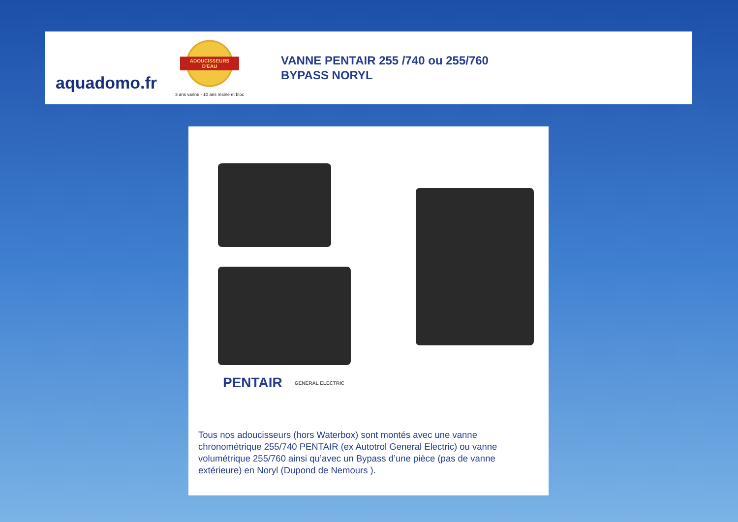aquadomo.fr
ADOUCISSEURS D'EAU
3 ans vanne - 10 ans résine et bloc
VANNE PENTAIR 255 /740 ou 255/760
BYPASS NORYL
PENTAIR GENERAL ELECTRIC
Tous nos adoucisseurs (hors Waterbox) sont montés avec une vanne chronométrique 255/740 PENTAIR (ex Autotrol General Electric) ou vanne volumétrique 255/760 ainsi qu’avec un Bypass d’une pièce (pas de vanne extérieure) en Noryl (Dupond de Nemours ).